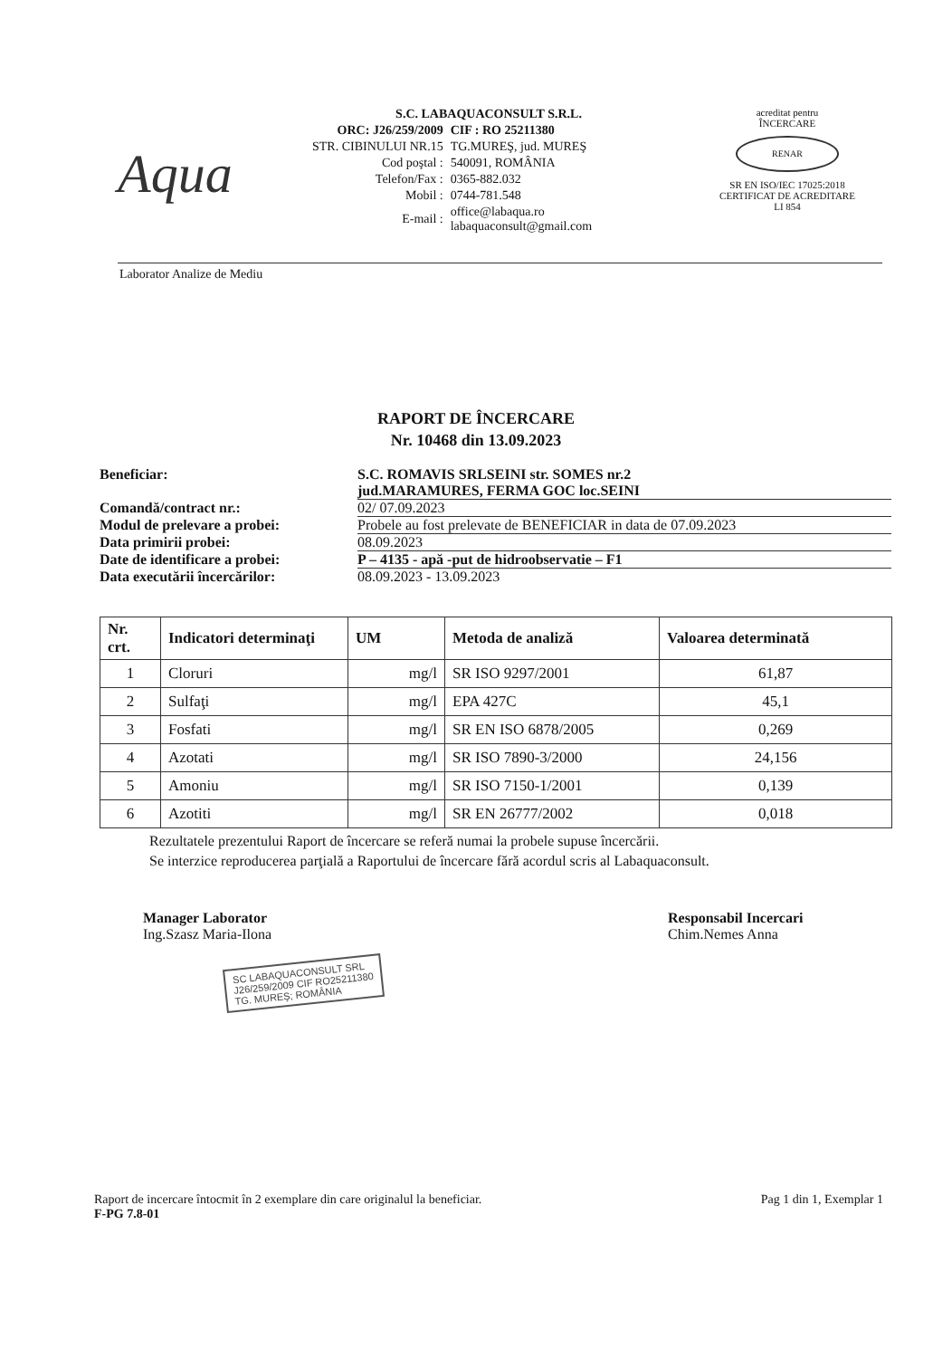Aqua
S.C. LABAQUACONSULT S.R.L.
| ORC: J26/259/2009 | CIF : RO 25211380 |
| STR. CIBINULUI NR.15 | TG.MUREŞ, jud. MUREŞ |
| Cod poştal : | 540091, ROMÂNIA |
| Telefon/Fax : | 0365-882.032 |
| Mobil : | 0744-781.548 |
| E-mail : | office@labaqua.ro labaquaconsult@gmail.com |
acreditat pentru
ÎNCERCARE
RENAR
SR EN ISO/IEC 17025:2018
CERTIFICAT DE ACREDITARE
LI 854
Laborator Analize de Mediu
RAPORT DE ÎNCERCARE
Nr. 10468 din 13.09.2023
Beneficiar: S.C. ROMAVIS SRLSEINI str. SOMES nr.2
jud.MARAMURES, FERMA GOC loc.SEINI
Comandă/contract nr.: 02/ 07.09.2023
Modul de prelevare a probei: Probele au fost prelevate de BENEFICIAR in data de 07.09.2023
Data primirii probei: 08.09.2023
Date de identificare a probei:
P – 4135 - apă -put de hidroobservatie – F1
Data executării încercărilor: 08.09.2023 - 13.09.2023
| Nr. crt. | Indicatori determinaţi | UM | Metoda de analiză | Valoarea determinată |
| --- | --- | --- | --- | --- |
| 1 | Cloruri | mg/l | SR ISO 9297/2001 | 61,87 |
| 2 | Sulfaţi | mg/l | EPA 427C | 45,1 |
| 3 | Fosfati | mg/l | SR EN ISO 6878/2005 | 0,269 |
| 4 | Azotati | mg/l | SR ISO 7890-3/2000 | 24,156 |
| 5 | Amoniu | mg/l | SR ISO 7150-1/2001 | 0,139 |
| 6 | Azotiti | mg/l | SR EN 26777/2002 | 0,018 |
Rezultatele prezentului Raport de încercare se referă numai la probele supuse încercării.
Se interzice reproducerea parţială a Raportului de încercare fără acordul scris al Labaquaconsult.
Manager Laborator
Ing.Szasz Maria-Ilona
Responsabil Incercari
Chim.Nemes Anna
SC LABAQUACONSULT SRL
J26/259/2009 CIF RO25211380
TG. MUREŞ; ROMÂNIA
Raport de incercare întocmit în 2 exemplare din care originalul la beneficiar. Pag 1 din 1, Exemplar 1
F-PG 7.8-01